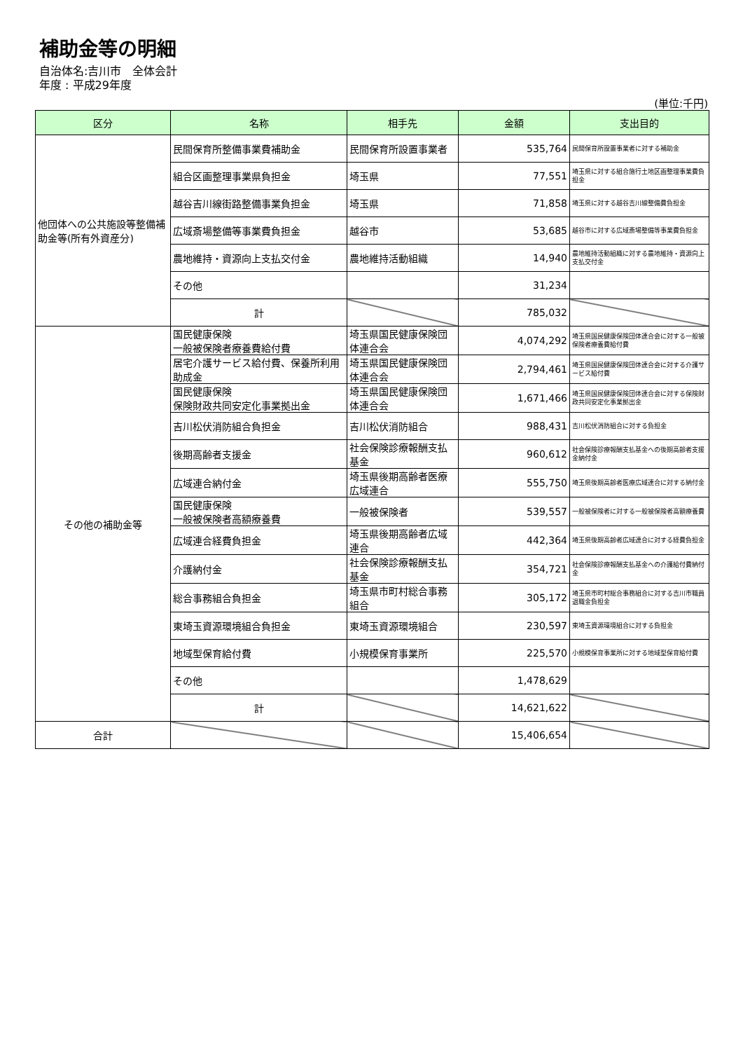補助金等の明細
自治体名:吉川市　全体会計
年度 : 平成29年度
(単位:千円)
| 区分 | 名称 | 相手先 | 金額 | 支出目的 |
| --- | --- | --- | --- | --- |
| 他団体への公共施設等整備補助金等(所有外資産分) | 民間保育所整備事業費補助金 | 民間保育所設置事業者 | 535,764 | 民間保育所設置事業者に対する補助金 |
| | 組合区画整理事業県負担金 | 埼玉県 | 77,551 | 埼玉県に対する組合施行土地区画整理事業費負担金 |
| | 越谷吉川線街路整備事業負担金 | 埼玉県 | 71,858 | 埼玉県に対する越谷吉川線整備費負担金 |
| | 広域斎場整備等事業費負担金 | 越谷市 | 53,685 | 越谷市に対する広域斎場整備等事業費負担金 |
| | 農地維持・資源向上支払交付金 | 農地維持活動組織 | 14,940 | 農地維持活動組織に対する農地維持・資源向上支払交付金 |
| | その他 | | 31,234 | |
| | 計 | | 785,032 | |
| その他の補助金等 | 国民健康保険 一般被保険者療養費給付費 | 埼玉県国民健康保険団体連合会 | 4,074,292 | 埼玉県国民健康保険団体連合会に対する一般被保険者療養費給付費 |
| | 居宅介護サービス給付費、保養所利用助成金 | 埼玉県国民健康保険団体連合会 | 2,794,461 | 埼玉県国民健康保険団体連合会に対する介護サービス給付費 |
| | 国民健康保険 保険財政共同安定化事業拠出金 | 埼玉県国民健康保険団体連合会 | 1,671,466 | 埼玉県国民健康保険団体連合会に対する保険財政共同安定化事業拠出金 |
| | 吉川松伏消防組合負担金 | 吉川松伏消防組合 | 988,431 | 吉川松伏消防組合に対する負担金 |
| | 後期高齢者支援金 | 社会保険診療報酬支払基金 | 960,612 | 社会保険診療報酬支払基金への後期高齢者支援金納付金 |
| | 広域連合納付金 | 埼玉県後期高齢者医療広域連合 | 555,750 | 埼玉県後期高齢者医療広域連合に対する納付金 |
| | 国民健康保険 一般被保険者高額療養費 | 一般被保険者 | 539,557 | 一般被保険者に対する一般被保険者高額療養費 |
| | 広域連合経費負担金 | 埼玉県後期高齢者広域連合 | 442,364 | 埼玉県後期高齢者広域連合に対する経費負担金 |
| | 介護納付金 | 社会保険診療報酬支払基金 | 354,721 | 社会保険診療報酬支払基金への介護給付費納付金 |
| | 総合事務組合負担金 | 埼玉県市町村総合事務組合 | 305,172 | 埼玉県市町村総合事務組合に対する吉川市職員退職金負担金 |
| | 東埼玉資源環境組合負担金 | 東埼玉資源環境組合 | 230,597 | 東埼玉資源環境組合に対する負担金 |
| | 地域型保育給付費 | 小規模保育事業所 | 225,570 | 小規模保育事業所に対する地域型保育給付費 |
| | その他 | | 1,478,629 | |
| | 計 | | 14,621,622 | |
| 合計 | | | 15,406,654 | |